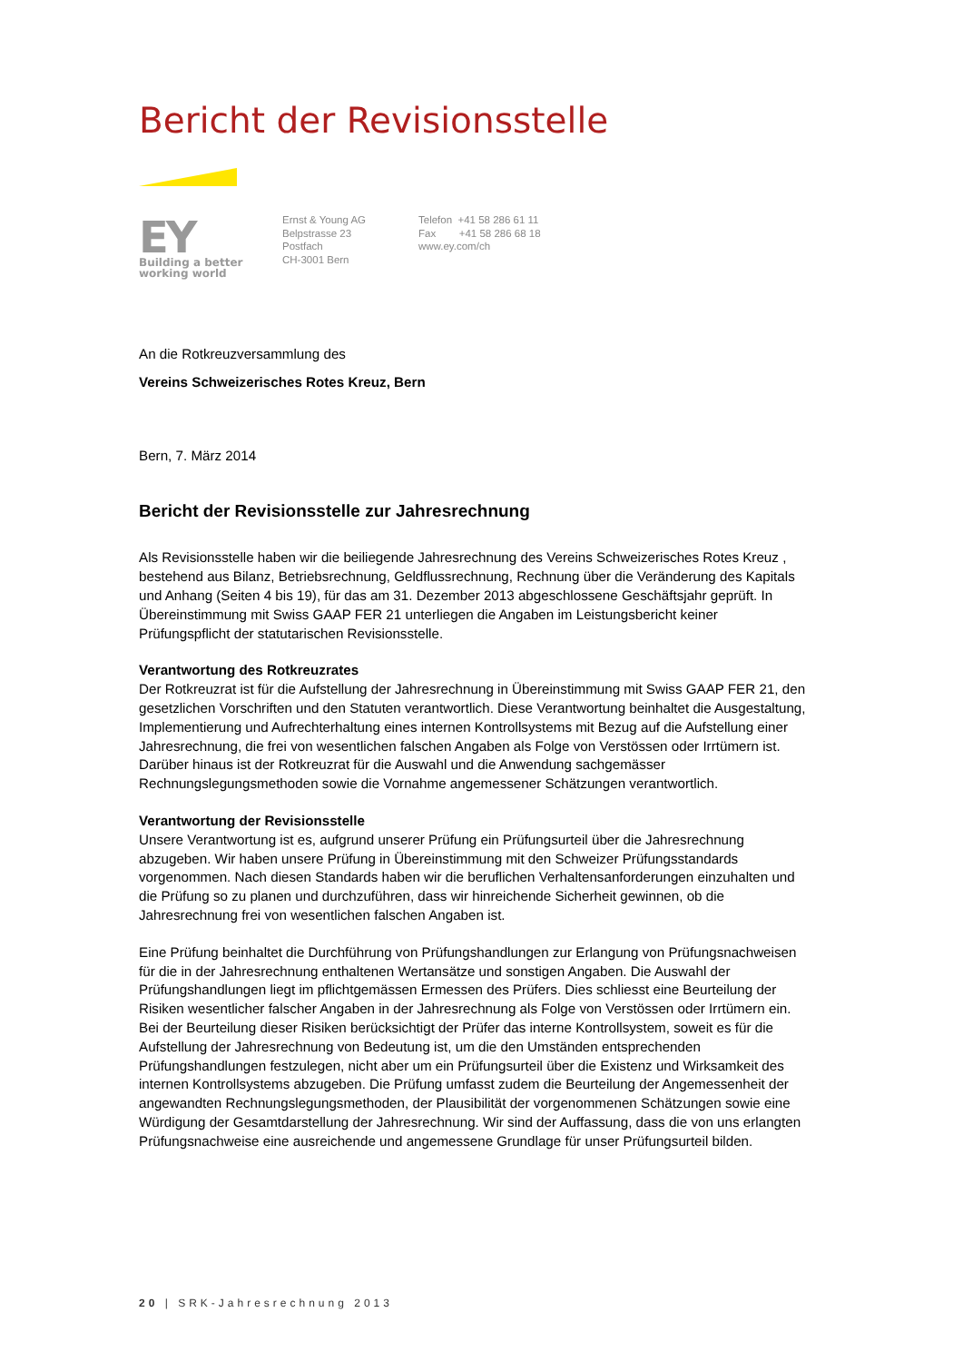Bericht der Revisionsstelle
EY
Building a better
working world
Ernst & Young AG
Belpstrasse 23
Postfach
CH-3001 Bern
Telefon +41 58 286 61 11
Fax +41 58 286 68 18
www.ey.com/ch
An die Rotkreuzversammlung des
Vereins Schweizerisches Rotes Kreuz, Bern
Bern, 7. März 2014
Bericht der Revisionsstelle zur Jahresrechnung
Als Revisionsstelle haben wir die beiliegende Jahresrechnung des Vereins Schweizerisches Rotes Kreuz , bestehend aus Bilanz, Betriebsrechnung, Geldflussrechnung, Rechnung über die Veränderung des Kapitals und Anhang (Seiten 4 bis 19), für das am 31. Dezember 2013 abgeschlossene Geschäftsjahr geprüft. In Übereinstimmung mit Swiss GAAP FER 21 unterliegen die Angaben im Leistungsbericht keiner Prüfungspflicht der statutarischen Revisionsstelle.
Verantwortung des Rotkreuzrates
Der Rotkreuzrat ist für die Aufstellung der Jahresrechnung in Übereinstimmung mit Swiss GAAP FER 21, den gesetzlichen Vorschriften und den Statuten verantwortlich. Diese Verantwortung beinhaltet die Ausgestaltung, Implementierung und Aufrechterhaltung eines internen Kontrollsystems mit Bezug auf die Aufstellung einer Jahresrechnung, die frei von wesentlichen falschen Angaben als Folge von Verstössen oder Irrtümern ist. Darüber hinaus ist der Rotkreuzrat für die Auswahl und die Anwendung sachgemässer Rechnungslegungsmethoden sowie die Vornahme angemessener Schätzungen verantwortlich.
Verantwortung der Revisionsstelle
Unsere Verantwortung ist es, aufgrund unserer Prüfung ein Prüfungsurteil über die Jahresrechnung abzugeben. Wir haben unsere Prüfung in Übereinstimmung mit den Schweizer Prüfungsstandards vorgenommen. Nach diesen Standards haben wir die beruflichen Verhaltensanforderungen einzuhalten und die Prüfung so zu planen und durchzuführen, dass wir hinreichende Sicherheit gewinnen, ob die Jahresrechnung frei von wesentlichen falschen Angaben ist.
Eine Prüfung beinhaltet die Durchführung von Prüfungshandlungen zur Erlangung von Prüfungsnachweisen für die in der Jahresrechnung enthaltenen Wertansätze und sonstigen Angaben. Die Auswahl der Prüfungshandlungen liegt im pflichtgemässen Ermessen des Prüfers. Dies schliesst eine Beurteilung der Risiken wesentlicher falscher Angaben in der Jahresrechnung als Folge von Verstössen oder Irrtümern ein. Bei der Beurteilung dieser Risiken berücksichtigt der Prüfer das interne Kontrollsystem, soweit es für die Aufstellung der Jahresrechnung von Bedeutung ist, um die den Umständen entsprechenden Prüfungshandlungen festzulegen, nicht aber um ein Prüfungsurteil über die Existenz und Wirksamkeit des internen Kontrollsystems abzugeben. Die Prüfung umfasst zudem die Beurteilung der Angemessenheit der angewandten Rechnungslegungsmethoden, der Plausibilität der vorgenommenen Schätzungen sowie eine Würdigung der Gesamtdarstellung der Jahresrechnung. Wir sind der Auffassung, dass die von uns erlangten Prüfungsnachweise eine ausreichende und angemessene Grundlage für unser Prüfungsurteil bilden.
20 | SRK-Jahresrechnung 2013